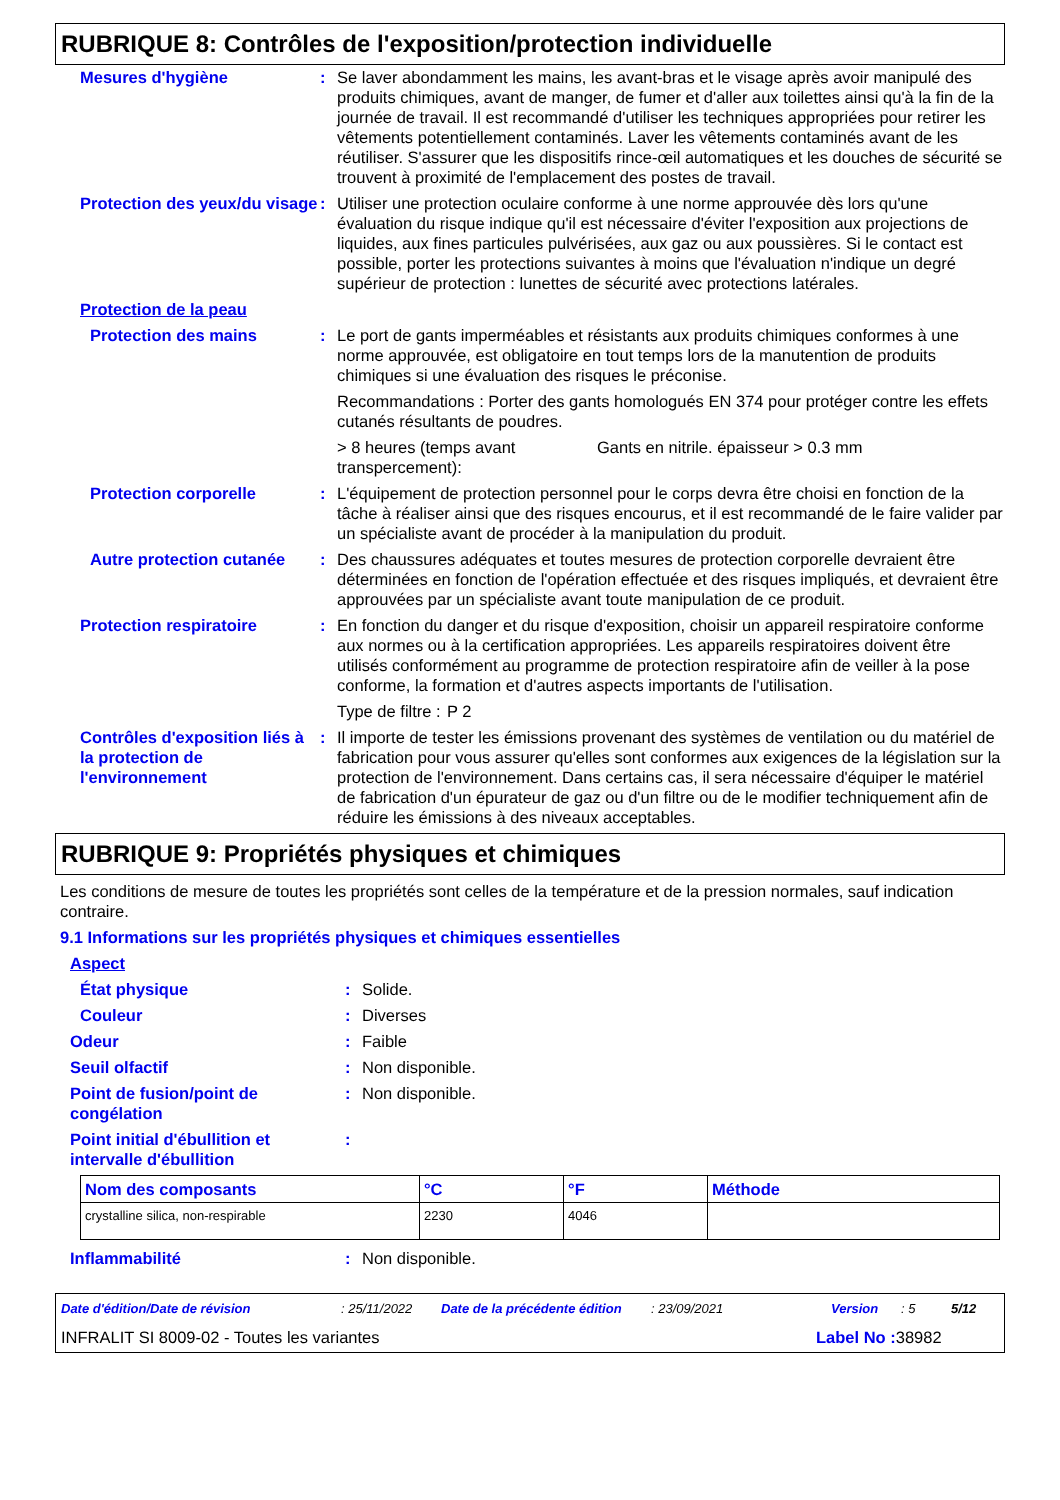RUBRIQUE 8: Contrôles de l'exposition/protection individuelle
Mesures d'hygiène : Se laver abondamment les mains, les avant-bras et le visage après avoir manipulé des produits chimiques, avant de manger, de fumer et d'aller aux toilettes ainsi qu'à la fin de la journée de travail. Il est recommandé d'utiliser les techniques appropriées pour retirer les vêtements potentiellement contaminés. Laver les vêtements contaminés avant de les réutiliser. S'assurer que les dispositifs rince-œil automatiques et les douches de sécurité se trouvent à proximité de l'emplacement des postes de travail.
Protection des yeux/du visage
: Utiliser une protection oculaire conforme à une norme approuvée dès lors qu'une évaluation du risque indique qu'il est nécessaire d'éviter l'exposition aux projections de liquides, aux fines particules pulvérisées, aux gaz ou aux poussières. Si le contact est possible, porter les protections suivantes à moins que l'évaluation n'indique un degré supérieur de protection : lunettes de sécurité avec protections latérales.
Protection de la peau
Protection des mains : Le port de gants imperméables et résistants aux produits chimiques conformes à une norme approuvée, est obligatoire en tout temps lors de la manutention de produits chimiques si une évaluation des risques le préconise.
Recommandations : Porter des gants homologués EN 374 pour protéger contre les effets cutanés résultants de poudres.
> 8 heures (temps avant transpercement): Gants en nitrile. épaisseur > 0.3 mm
Protection corporelle : L'équipement de protection personnel pour le corps devra être choisi en fonction de la tâche à réaliser ainsi que des risques encourus, et il est recommandé de le faire valider par un spécialiste avant de procéder à la manipulation du produit.
Autre protection cutanée
: Des chaussures adéquates et toutes mesures de protection corporelle devraient être déterminées en fonction de l'opération effectuée et des risques impliqués, et devraient être approuvées par un spécialiste avant toute manipulation de ce produit.
Protection respiratoire : En fonction du danger et du risque d'exposition, choisir un appareil respiratoire conforme aux normes ou à la certification appropriées. Les appareils respiratoires doivent être utilisés conformément au programme de protection respiratoire afin de veiller à la pose conforme, la formation et d'autres aspects importants de l'utilisation.
Type de filtre : P 2
Contrôles d'exposition liés à la protection de l'environnement
: Il importe de tester les émissions provenant des systèmes de ventilation ou du matériel de fabrication pour vous assurer qu'elles sont conformes aux exigences de la législation sur la protection de l'environnement. Dans certains cas, il sera nécessaire d'équiper le matériel de fabrication d'un épurateur de gaz ou d'un filtre ou de le modifier techniquement afin de réduire les émissions à des niveaux acceptables.
RUBRIQUE 9: Propriétés physiques et chimiques
Les conditions de mesure de toutes les propriétés sont celles de la température et de la pression normales, sauf indication contraire.
9.1 Informations sur les propriétés physiques et chimiques essentielles
Aspect
État physique : Solide.
Couleur : Diverses
Odeur : Faible
Seuil olfactif : Non disponible.
Point de fusion/point de congélation
: Non disponible.
Point initial d'ébullition et intervalle d'ébullition
:
| Nom des composants | °C | °F | Méthode |
| --- | --- | --- | --- |
| crystalline silica, non-respirable | 2230 | 4046 | |
Inflammabilité : Non disponible.
Date d'édition/Date de révision: 25/11/2022 Date de la précédente édition: 23/09/2021 Version: 5 5/12
INFRALIT SI 8009-02 - Toutes les variantes Label No : 38982